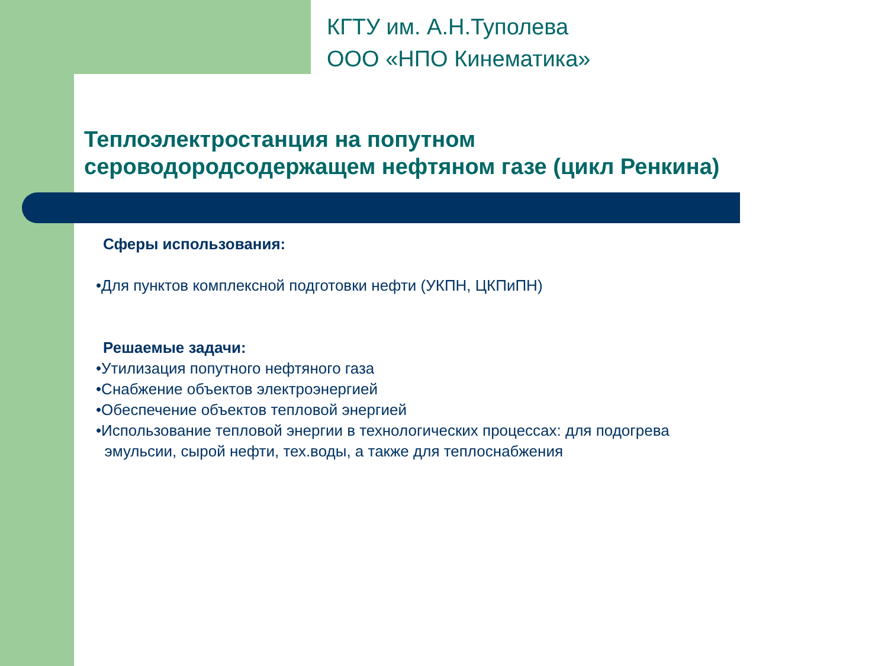КГТУ им. А.Н.Туполева
ООО «НПО Кинематика»
Теплоэлектростанция на попутном
сероводородсодержащем нефтяном газе (цикл Ренкина)
Сферы использования:
•Для пунктов комплексной подготовки нефти (УКПН, ЦКПиПН)
Решаемые задачи:
•Утилизация попутного нефтяного газа
•Снабжение объектов электроэнергией
•Обеспечение объектов тепловой энергией
•Использование тепловой энергии в технологических процессах: для подогрева
эмульсии, сырой нефти, тех.воды, а также для теплоснабжения